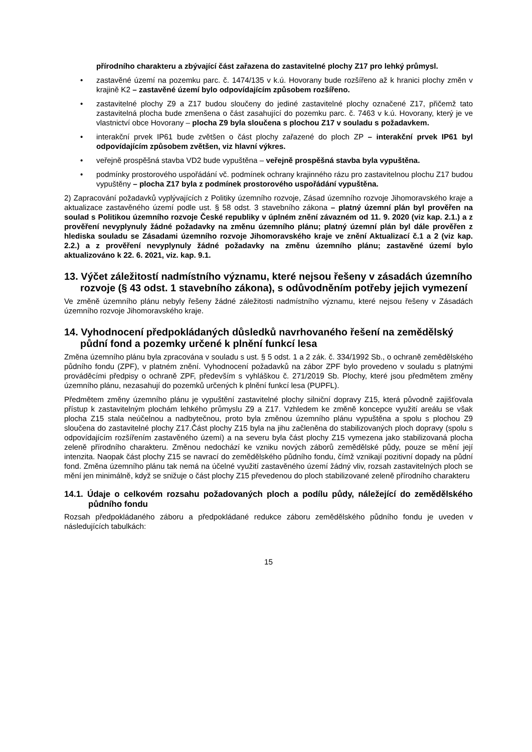přírodního charakteru a zbývající část zařazena do zastavitelné plochy Z17 pro lehký průmysl.
zastavěné území na pozemku parc. č. 1474/135 v k.ú. Hovorany bude rozšířeno až k hranici plochy změn v krajině K2 – zastavěné území bylo odpovídajícím způsobem rozšířeno.
zastavitelné plochy Z9 a Z17 budou sloučeny do jediné zastavitelné plochy označené Z17, přičemž tato zastavitelná plocha bude zmenšena o část zasahující do pozemku parc. č. 7463 v k.ú. Hovorany, který je ve vlastnictví obce Hovorany – plocha Z9 byla sloučena s plochou Z17 v souladu s požadavkem.
interakční prvek IP61 bude zvětšen o část plochy zařazené do ploch ZP – interakční prvek IP61 byl odpovídajícím způsobem zvětšen, viz hlavní výkres.
veřejně prospěšná stavba VD2 bude vypuštěna – veřejně prospěšná stavba byla vypuštěna.
podmínky prostorového uspořádání vč. podmínek ochrany krajinného rázu pro zastavitelnou plochu Z17 budou vypuštěny – plocha Z17 byla z podmínek prostorového uspořádání vypuštěna.
2) Zapracování požadavků vyplývajících z Politiky územního rozvoje, Zásad územního rozvoje Jihomoravského kraje a aktualizace zastavěného území podle ust. § 58 odst. 3 stavebního zákona – platný územní plán byl prověřen na soulad s Politikou územního rozvoje České republiky v úplném znění závazném od 11. 9. 2020 (viz kap. 2.1.) a z prověření nevyplynuly žádné požadavky na změnu územního plánu; platný územní plán byl dále prověřen z hlediska souladu se Zásadami územního rozvoje Jihomoravského kraje ve znění Aktualizací č.1 a 2 (viz kap. 2.2.) a z prověření nevyplynuly žádné požadavky na změnu územního plánu; zastavěné území bylo aktualizováno k 22. 6. 2021, viz. kap. 9.1.
13. Výčet záležitostí nadmístního významu, které nejsou řešeny v zásadách územního rozvoje (§ 43 odst. 1 stavebního zákona), s odůvodněním potřeby jejich vymezení
Ve změně územního plánu nebyly řešeny žádné záležitosti nadmístního významu, které nejsou řešeny v Zásadách územního rozvoje Jihomoravského kraje.
14. Vyhodnocení předpokládaných důsledků navrhovaného řešení na zemědělský půdní fond a pozemky určené k plnění funkcí lesa
Změna územního plánu byla zpracována v souladu s ust. § 5 odst. 1 a 2 zák. č. 334/1992 Sb., o ochraně zemědělského půdního fondu (ZPF), v platném znění. Vyhodnocení požadavků na zábor ZPF bylo provedeno v souladu s platnými prováděcími předpisy o ochraně ZPF, především s vyhláškou č. 271/2019 Sb. Plochy, které jsou předmětem změny územního plánu, nezasahují do pozemků určených k plnění funkcí lesa (PUPFL).
Předmětem změny územního plánu je vypuštění zastavitelné plochy silniční dopravy Z15, která původně zajišťovala přístup k zastavitelným plochám lehkého průmyslu Z9 a Z17. Vzhledem ke změně koncepce využití areálu se však plocha Z15 stala neúčelnou a nadbytečnou, proto byla změnou územního plánu vypuštěna a spolu s plochou Z9 sloučena do zastavitelné plochy Z17.Část plochy Z15 byla na jihu začleněna do stabilizovaných ploch dopravy (spolu s odpovídajícím rozšířením zastavěného území) a na severu byla část plochy Z15 vymezena jako stabilizovaná plocha zeleně přírodního charakteru. Změnou nedochází ke vzniku nových záborů zemědělské půdy, pouze se mění její intenzita. Naopak část plochy Z15 se navrací do zemědělského půdního fondu, čímž vznikají pozitivní dopady na půdní fond. Změna územního plánu tak nemá na účelné využití zastavěného území žádný vliv, rozsah zastavitelných ploch se mění jen minimálně, když se snižuje o část plochy Z15 převedenou do ploch stabilizované zeleně přírodního charakteru
14.1. Údaje o celkovém rozsahu požadovaných ploch a podílu půdy, náležející do zemědělského půdního fondu
Rozsah předpokládaného záboru a předpokládané redukce záboru zemědělského půdního fondu je uveden v následujících tabulkách:
15